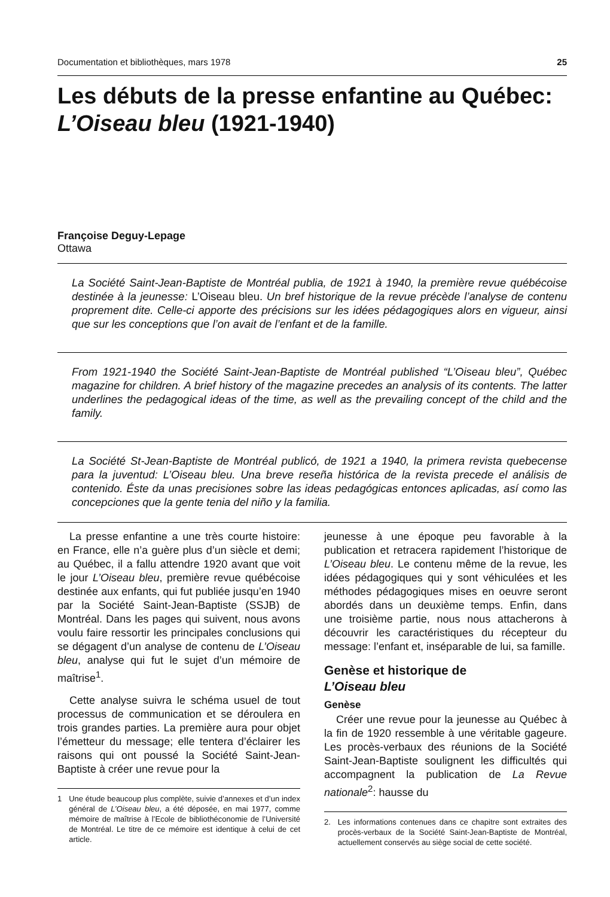Documentation et bibliothèques, mars 1978 25
Les débuts de la presse enfantine au Québec:
L’Oiseau bleu (1921-1940)
Françoise Deguy-Lepage
Ottawa
La Société Saint-Jean-Baptiste de Montréal publia, de 1921 à 1940, la première revue québécoise destinée à la jeunesse: L’Oiseau bleu. Un bref historique de la revue précède l’analyse de contenu proprement dite. Celle-ci apporte des précisions sur les idées pédagogiques alors en vigueur, ainsi que sur les conceptions que l’on avait de l’enfant et de la famille.
From 1921-1940 the Société Saint-Jean-Baptiste de Montréal published “L’Oiseau bleu”, Québec magazine for children. A brief history of the magazine precedes an analysis of its contents. The latter underlines the pedagogical ideas of the time, as well as the prevailing concept of the child and the family.
La Société St-Jean-Baptiste de Montréal publicó, de 1921 a 1940, la primera revista quebecense para la juventud: L’Oiseau bleu. Una breve reseña histórica de la revista precede el análisis de contenido. Éste da unas precisiones sobre las ideas pedagógicas entonces aplicadas, así como las concepciones que la gente tenia del niño y la familia.
La presse enfantine a une très courte histoire: en France, elle n’a guère plus d’un siècle et demi; au Québec, il a fallu attendre 1920 avant que voit le jour L’Oiseau bleu, première revue québécoise destinée aux enfants, qui fut publiée jusqu’en 1940 par la Société Saint-Jean-Baptiste (SSJB) de Montréal. Dans les pages qui suivent, nous avons voulu faire ressortir les principales conclusions qui se dégagent d’un analyse de contenu de L’Oiseau bleu, analyse qui fut le sujet d’un mémoire de maîtrise<sup>1</sup>.
Cette analyse suivra le schéma usuel de tout processus de communication et se déroulera en trois grandes parties. La première aura pour objet l’émetteur du message; elle tentera d’éclairer les raisons qui ont poussé la Société Saint-Jean-Baptiste à créer une revue pour la
1 Une étude beaucoup plus complète, suivie d’annexes et d’un index général de L’Oiseau bleu, a été déposée, en mai 1977, comme mémoire de maîtrise à l’Ecole de bibliothéconomie de l’Université de Montréal. Le titre de ce mémoire est identique à celui de cet article.
jeunesse à une époque peu favorable à la publication et retracera rapidement l’historique de L’Oiseau bleu. Le contenu même de la revue, les idées pédagogiques qui y sont véhiculées et les méthodes pédagogiques mises en oeuvre seront abordés dans un deuxième temps. Enfin, dans une troisième partie, nous nous attacherons à découvrir les caractéristiques du récepteur du message: l’enfant et, inséparable de lui, sa famille.
Genèse et historique de
L’Oiseau bleu
Genèse
Créer une revue pour la jeunesse au Québec à la fin de 1920 ressemble à une véritable gageure. Les procès-verbaux des réunions de la Société Saint-Jean-Baptiste soulignent les difficultés qui accompagnent la publication de La Revue nationale<sup>2</sup>: hausse du
2. Les informations contenues dans ce chapitre sont extraites des procès-verbaux de la Société Saint-Jean-Baptiste de Montréal, actuellement conservés au siège social de cette société.